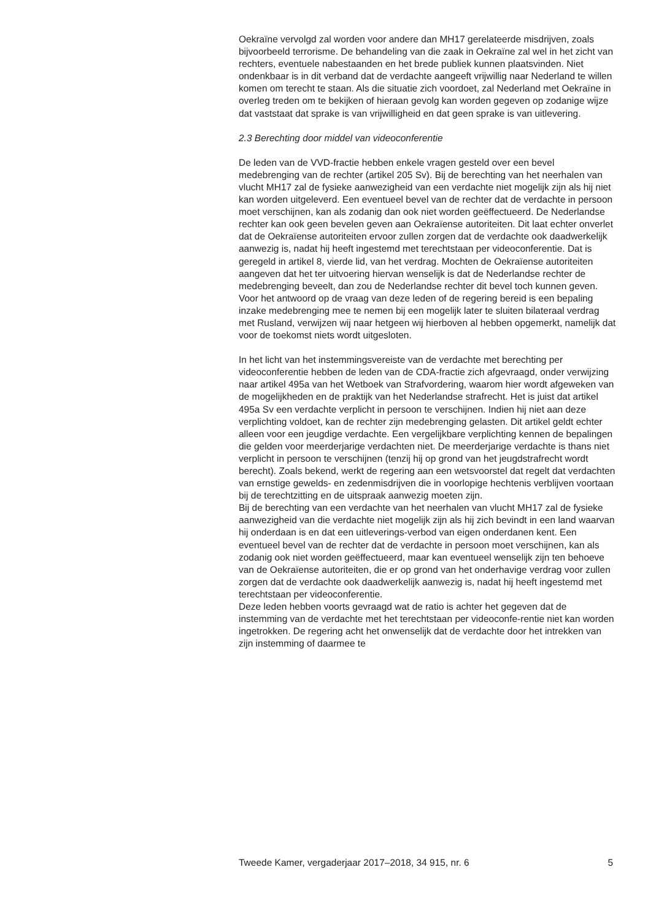Oekraïne vervolgd zal worden voor andere dan MH17 gerelateerde misdrijven, zoals bijvoorbeeld terrorisme. De behandeling van die zaak in Oekraïne zal wel in het zicht van rechters, eventuele nabestaanden en het brede publiek kunnen plaatsvinden. Niet ondenkbaar is in dit verband dat de verdachte aangeeft vrijwillig naar Nederland te willen komen om terecht te staan. Als die situatie zich voordoet, zal Nederland met Oekraïne in overleg treden om te bekijken of hieraan gevolg kan worden gegeven op zodanige wijze dat vaststaat dat sprake is van vrijwilligheid en dat geen sprake is van uitlevering.
2.3 Berechting door middel van videoconferentie
De leden van de VVD-fractie hebben enkele vragen gesteld over een bevel medebrenging van de rechter (artikel 205 Sv). Bij de berechting van het neerhalen van vlucht MH17 zal de fysieke aanwezigheid van een verdachte niet mogelijk zijn als hij niet kan worden uitgeleverd. Een eventueel bevel van de rechter dat de verdachte in persoon moet verschijnen, kan als zodanig dan ook niet worden geëffectueerd. De Nederlandse rechter kan ook geen bevelen geven aan Oekraïense autoriteiten. Dit laat echter onverlet dat de Oekraïense autoriteiten ervoor zullen zorgen dat de verdachte ook daadwerkelijk aanwezig is, nadat hij heeft ingestemd met terechtstaan per videoconferentie. Dat is geregeld in artikel 8, vierde lid, van het verdrag. Mochten de Oekraïense autoriteiten aangeven dat het ter uitvoering hiervan wenselijk is dat de Nederlandse rechter de medebrenging beveelt, dan zou de Nederlandse rechter dit bevel toch kunnen geven.
Voor het antwoord op de vraag van deze leden of de regering bereid is een bepaling inzake medebrenging mee te nemen bij een mogelijk later te sluiten bilateraal verdrag met Rusland, verwijzen wij naar hetgeen wij hierboven al hebben opgemerkt, namelijk dat voor de toekomst niets wordt uitgesloten.
In het licht van het instemmingsvereiste van de verdachte met berechting per videoconferentie hebben de leden van de CDA-fractie zich afgevraagd, onder verwijzing naar artikel 495a van het Wetboek van Strafvordering, waarom hier wordt afgeweken van de mogelijkheden en de praktijk van het Nederlandse strafrecht. Het is juist dat artikel 495a Sv een verdachte verplicht in persoon te verschijnen. Indien hij niet aan deze verplichting voldoet, kan de rechter zijn medebrenging gelasten. Dit artikel geldt echter alleen voor een jeugdige verdachte. Een vergelijkbare verplichting kennen de bepalingen die gelden voor meerderjarige verdachten niet. De meerderjarige verdachte is thans niet verplicht in persoon te verschijnen (tenzij hij op grond van het jeugdstrafrecht wordt berecht). Zoals bekend, werkt de regering aan een wetsvoorstel dat regelt dat verdachten van ernstige gewelds- en zedenmisdrijven die in voorlopige hechtenis verblijven voortaan bij de terechtzitting en de uitspraak aanwezig moeten zijn.
Bij de berechting van een verdachte van het neerhalen van vlucht MH17 zal de fysieke aanwezigheid van die verdachte niet mogelijk zijn als hij zich bevindt in een land waarvan hij onderdaan is en dat een uitleverings-verbod van eigen onderdanen kent. Een eventueel bevel van de rechter dat de verdachte in persoon moet verschijnen, kan als zodanig ook niet worden geëffectueerd, maar kan eventueel wenselijk zijn ten behoeve van de Oekraïense autoriteiten, die er op grond van het onderhavige verdrag voor zullen zorgen dat de verdachte ook daadwerkelijk aanwezig is, nadat hij heeft ingestemd met terechtstaan per videoconferentie.
Deze leden hebben voorts gevraagd wat de ratio is achter het gegeven dat de instemming van de verdachte met het terechtstaan per videoconfe-rentie niet kan worden ingetrokken. De regering acht het onwenselijk dat de verdachte door het intrekken van zijn instemming of daarmee te
Tweede Kamer, vergaderjaar 2017–2018, 34 915, nr. 6 5